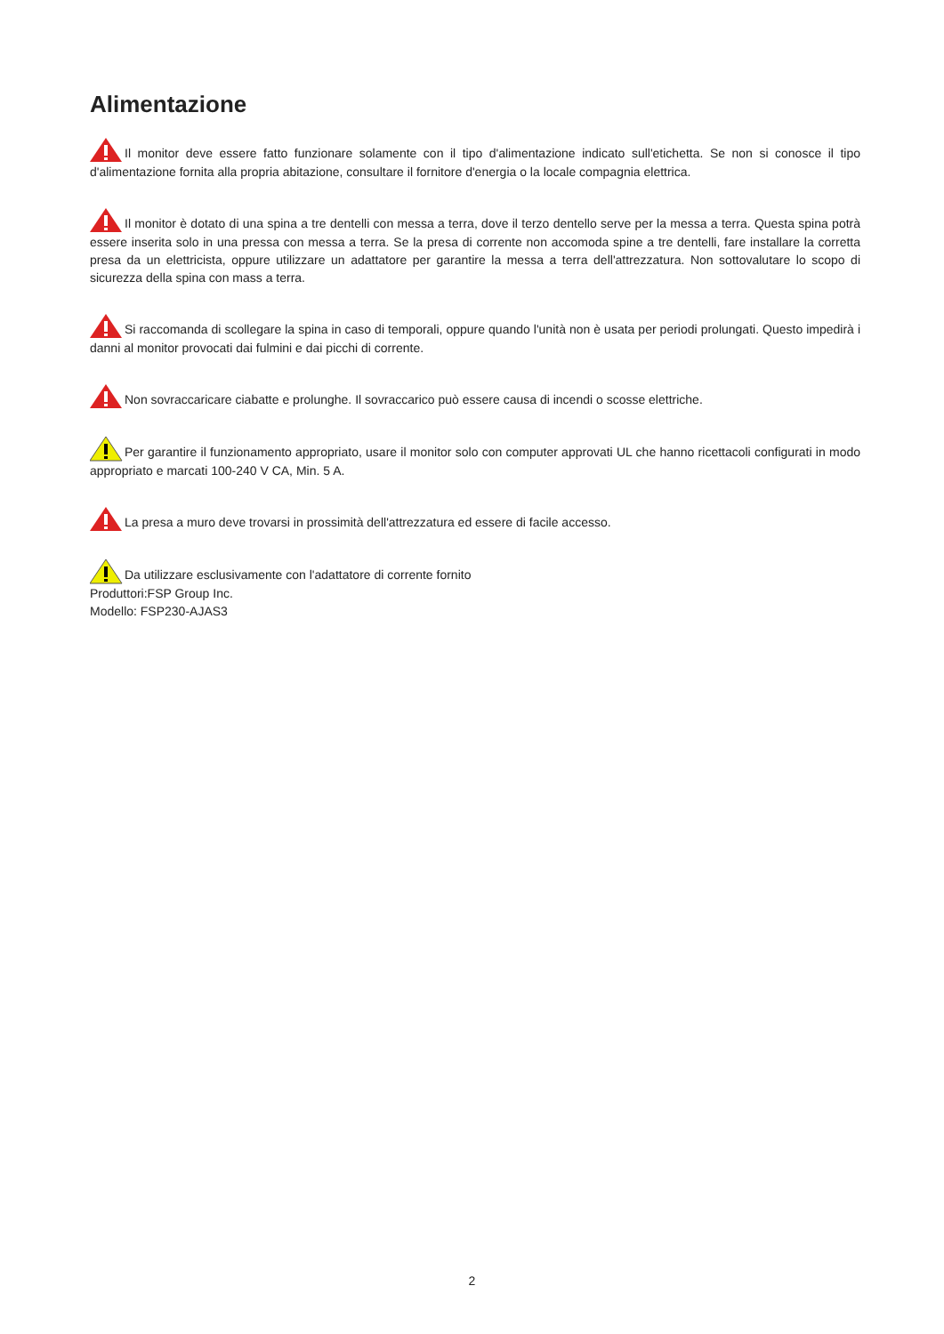Alimentazione
Il monitor deve essere fatto funzionare solamente con il tipo d'alimentazione indicato sull'etichetta. Se non si conosce il tipo d'alimentazione fornita alla propria abitazione, consultare il fornitore d'energia o la locale compagnia elettrica.
Il monitor è dotato di una spina a tre dentelli con messa a terra, dove il terzo dentello serve per la messa a terra. Questa spina potrà essere inserita solo in una pressa con messa a terra. Se la presa di corrente non accomoda spine a tre dentelli, fare installare la corretta presa da un elettricista, oppure utilizzare un adattatore per garantire la messa a terra dell'attrezzatura. Non sottovalutare lo scopo di sicurezza della spina con mass a terra.
Si raccomanda di scollegare la spina in caso di temporali, oppure quando l'unità non è usata per periodi prolungati. Questo impedirà i danni al monitor provocati dai fulmini e dai picchi di corrente.
Non sovraccaricare ciabatte e prolunghe. Il sovraccarico può essere causa di incendi o scosse elettriche.
Per garantire il funzionamento appropriato, usare il monitor solo con computer approvati UL che hanno ricettacoli configurati in modo appropriato e marcati 100-240 V CA, Min. 5 A.
La presa a muro deve trovarsi in prossimità dell'attrezzatura ed essere di facile accesso.
Da utilizzare esclusivamente con l'adattatore di corrente fornito
Produttori:FSP Group Inc.
Modello: FSP230-AJAS3
2